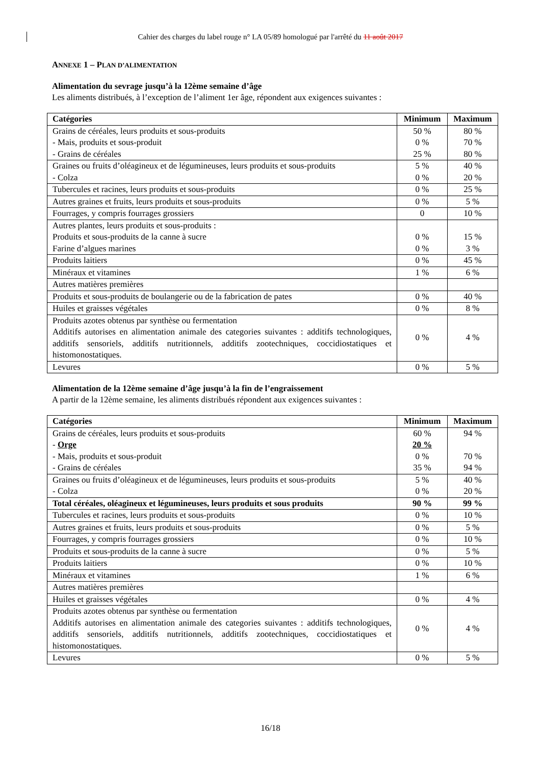Cahier des charges du label rouge n° LA 05/89 homologué par l'arrêté du 11 août 2017
ANNEXE 1 – PLAN D’ALIMENTATION
Alimentation du sevrage jusqu’à la 12ème semaine d’âge
Les aliments distribués, à l’exception de l’aliment 1er âge, répondent aux exigences suivantes :
| Catégories | Minimum | Maximum |
| --- | --- | --- |
| Grains de céréales, leurs produits et sous-produits - Mais, produits et sous-produit - Grains de céréales | 50 % 0 % 25 % | 80 % 70 % 80 % |
| Graines ou fruits d’oléagineux et de légumineuses, leurs produits et sous-produits - Colza | 5 % 0 % | 40 % 20 % |
| Tubercules et racines, leurs produits et sous-produits | 0 % | 25 % |
| Autres graines et fruits, leurs produits et sous-produits | 0 % | 5 % |
| Fourrages, y compris fourrages grossiers | 0 | 10 % |
| Autres plantes, leurs produits et sous-produits : Produits et sous-produits de la canne à sucre Farine d’algues marines | 0 % 0 % | 15 % 3 % |
| Produits laitiers | 0 % | 45 % |
| Minéraux et vitamines | 1 % | 6 % |
| Autres matières premières | | |
| Produits et sous-produits de boulangerie ou de la fabrication de pates | 0 % | 40 % |
| Huiles et graisses végétales | 0 % | 8 % |
| Produits azotes obtenus par synthèse ou fermentation Additifs autorises en alimentation animale des categories suivantes : additifs technologiques, additifs sensoriels, additifs nutritionnels, additifs zootechniques, coccidiostatiques et histomonostatiques. | 0 % | 4 % |
| Levures | 0 % | 5 % |
Alimentation de la 12ème semaine d’âge jusqu’à la fin de l’engraissement
A partir de la 12ème semaine, les aliments distribués répondent aux exigences suivantes :
| Catégories | Minimum | Maximum |
| --- | --- | --- |
| Grains de céréales, leurs produits et sous-produits - Orge - Mais, produits et sous-produit - Grains de céréales | 60 % 20 % 0 % 35 % | 94 % 70 % 94 % |
| Graines ou fruits d’oléagineux et de légumineuses, leurs produits et sous-produits - Colza | 5 % 0 % | 40 % 20 % |
| Total céréales, oléagineux et légumineuses, leurs produits et sous produits | 90 % | 99 % |
| Tubercules et racines, leurs produits et sous-produits | 0 % | 10 % |
| Autres graines et fruits, leurs produits et sous-produits | 0 % | 5 % |
| Fourrages, y compris fourrages grossiers | 0 % | 10 % |
| Produits et sous-produits de la canne à sucre | 0 % | 5 % |
| Produits laitiers | 0 % | 10 % |
| Minéraux et vitamines | 1 % | 6 % |
| Autres matières premières | | |
| Huiles et graisses végétales | 0 % | 4 % |
| Produits azotes obtenus par synthèse ou fermentation Additifs autorises en alimentation animale des categories suivantes : additifs technologiques, additifs sensoriels, additifs nutritionnels, additifs zootechniques, coccidiostatiques et histomonostatiques. | 0 % | 4 % |
| Levures | 0 % | 5 % |
16/18